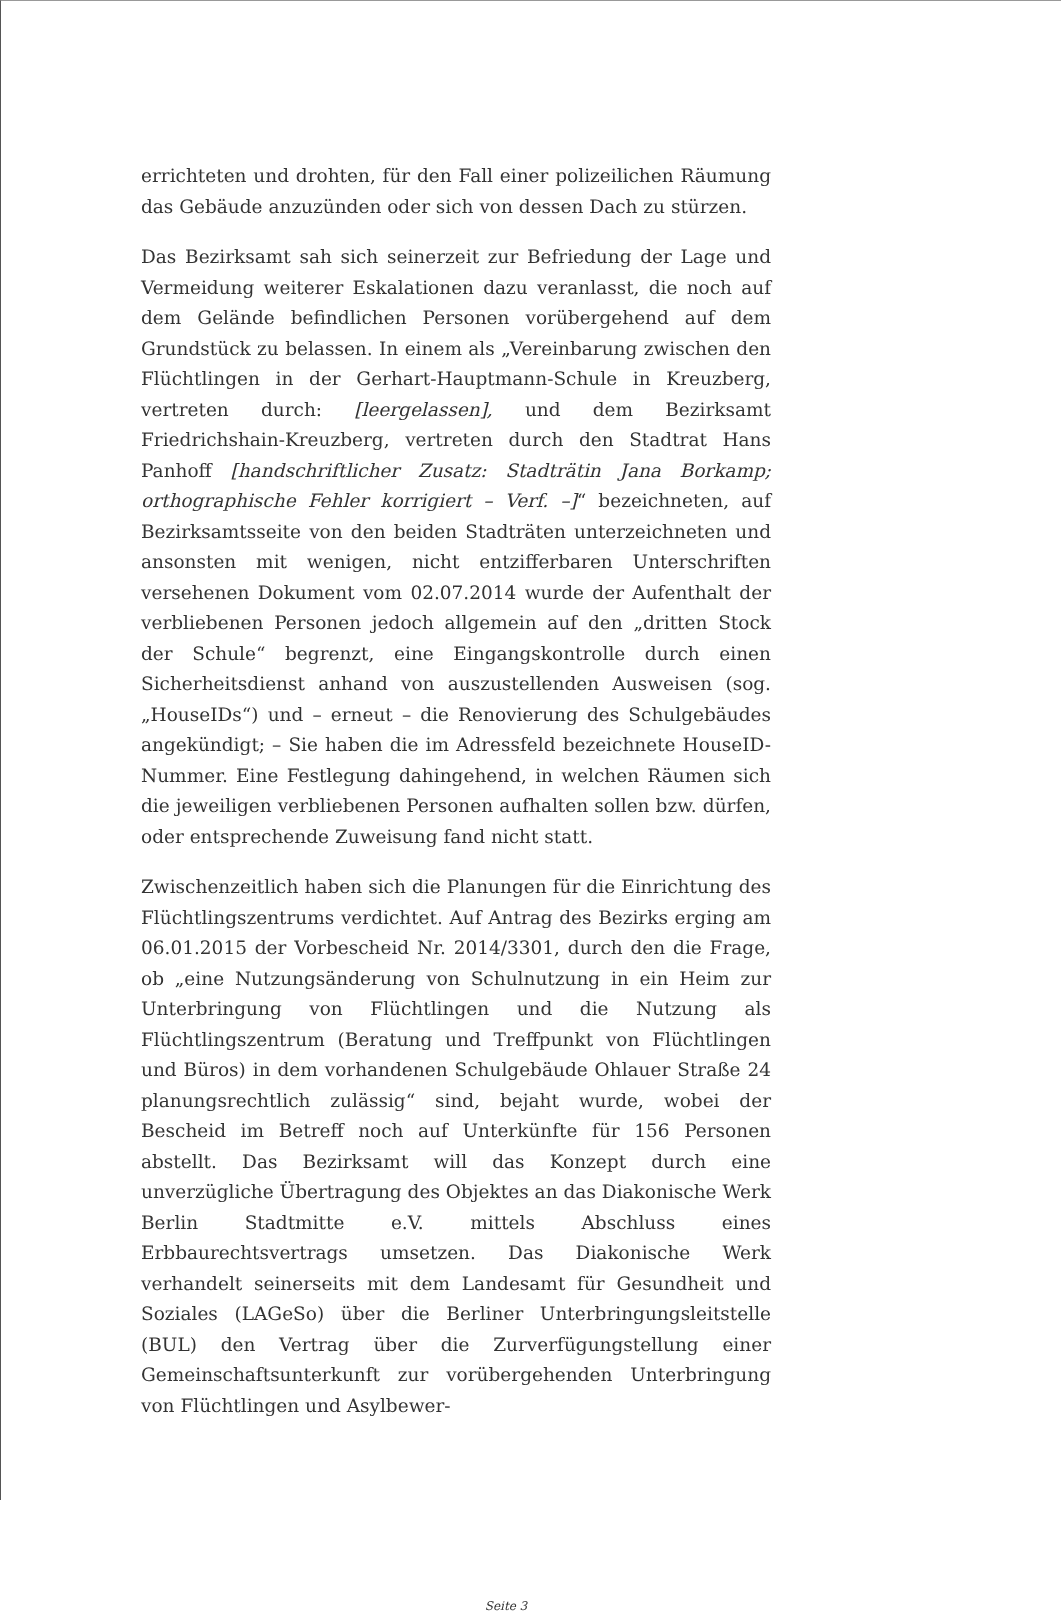errichteten und drohten, für den Fall einer polizeilichen Räumung das Gebäude anzuzünden oder sich von dessen Dach zu stürzen.
Das Bezirksamt sah sich seinerzeit zur Befriedung der Lage und Vermeidung weiterer Eskalationen dazu veranlasst, die noch auf dem Gelände befindlichen Personen vorübergehend auf dem Grundstück zu belassen. In einem als „Vereinbarung zwischen den Flüchtlingen in der Gerhart-Hauptmann-Schule in Kreuzberg, vertreten durch: [leergelassen], und dem Bezirksamt Friedrichshain-Kreuzberg, vertreten durch den Stadtrat Hans Panhoff [handschriftlicher Zusatz: Stadträtin Jana Borkamp; orthographische Fehler korrigiert – Verf. –]“ bezeichneten, auf Bezirksamtsseite von den beiden Stadträten unterzeichneten und ansonsten mit wenigen, nicht entzifferbaren Unterschriften versehenen Dokument vom 02.07.2014 wurde der Aufenthalt der verbliebenen Personen jedoch allgemein auf den „dritten Stock der Schule“ begrenzt, eine Eingangskontrolle durch einen Sicherheitsdienst anhand von auszustellenden Ausweisen (sog. „HouseIDs“) und – erneut – die Renovierung des Schulgebäudes angekündigt; – Sie haben die im Adressfeld bezeichnete HouseID-Nummer. Eine Festlegung dahingehend, in welchen Räumen sich die jeweiligen verbliebenen Personen aufhalten sollen bzw. dürfen, oder entsprechende Zuweisung fand nicht statt.
Zwischenzeitlich haben sich die Planungen für die Einrichtung des Flüchtlingszentrums verdichtet. Auf Antrag des Bezirks erging am 06.01.2015 der Vorbescheid Nr. 2014/3301, durch den die Frage, ob „eine Nutzungsänderung von Schulnutzung in ein Heim zur Unterbringung von Flüchtlingen und die Nutzung als Flüchtlingszentrum (Beratung und Treffpunkt von Flüchtlingen und Büros) in dem vorhandenen Schulgebäude Ohlauer Straße 24 planungsrechtlich zulässig“ sind, bejaht wurde, wobei der Bescheid im Betreff noch auf Unterkünfte für 156 Personen abstellt. Das Bezirksamt will das Konzept durch eine unverzügliche Übertragung des Objektes an das Diakonische Werk Berlin Stadtmitte e.V. mittels Abschluss eines Erbbaurechtsvertrags umsetzen. Das Diakonische Werk verhandelt seinerseits mit dem Landesamt für Gesundheit und Soziales (LAGeSo) über die Berliner Unterbringungsleitstelle (BUL) den Vertrag über die Zurverfügungstellung einer Gemeinschaftsunterkunft zur vorübergehenden Unterbringung von Flüchtlingen und Asylbewer-
Seite 3